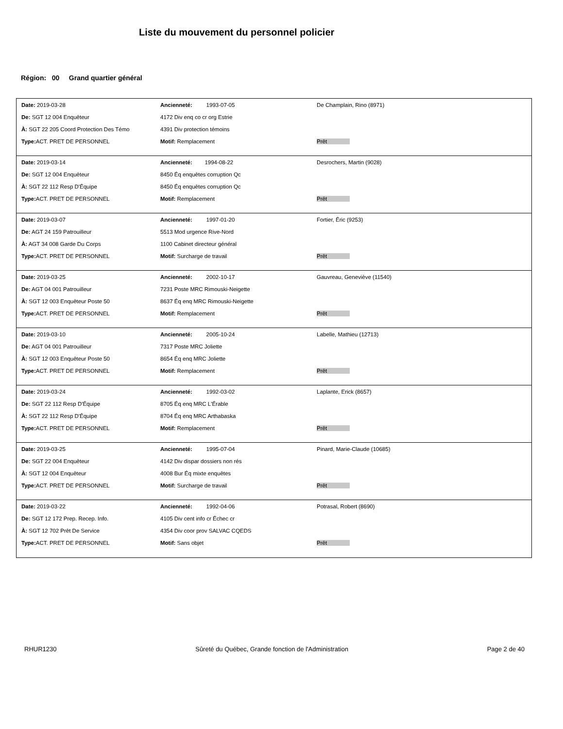Liste du mouvement du personnel policier
Région: 00 Grand quartier général
| Date: 2019-03-28 | Ancienneté: 1993-07-05 | De Champlain, Rino (8971) |
| De: SGT 12 004 Enquêteur | 4172 Div enq co cr org Estrie | |
| À: SGT 22 205 Coord Protection Des Témo | 4391 Div protection témoins | |
| Type: ACT. PRET DE PERSONNEL | Motif: Remplacement | Prêt |
| Date: 2019-03-14 | Ancienneté: 1994-08-22 | Desrochers, Martin (9028) |
| De: SGT 12 004 Enquêteur | 8450 Éq enquêtes corruption Qc | |
| À: SGT 22 112 Resp D'Équipe | 8450 Éq enquêtes corruption Qc | |
| Type: ACT. PRET DE PERSONNEL | Motif: Remplacement | Prêt |
| Date: 2019-03-07 | Ancienneté: 1997-01-20 | Fortier, Éric (9253) |
| De: AGT 24 159 Patrouilleur | 5513 Mod urgence Rive-Nord | |
| À: AGT 34 008 Garde Du Corps | 1100 Cabinet directeur général | |
| Type: ACT. PRET DE PERSONNEL | Motif: Surcharge de travail | Prêt |
| Date: 2019-03-25 | Ancienneté: 2002-10-17 | Gauvreau, Geneviève (11540) |
| De: AGT 04 001 Patrouilleur | 7231 Poste MRC Rimouski-Neigette | |
| À: SGT 12 003 Enquêteur Poste 50 | 8637 Éq enq MRC Rimouski-Neigette | |
| Type: ACT. PRET DE PERSONNEL | Motif: Remplacement | Prêt |
| Date: 2019-03-10 | Ancienneté: 2005-10-24 | Labelle, Mathieu (12713) |
| De: AGT 04 001 Patrouilleur | 7317 Poste MRC Joliette | |
| À: SGT 12 003 Enquêteur Poste 50 | 8654 Éq enq MRC Joliette | |
| Type: ACT. PRET DE PERSONNEL | Motif: Remplacement | Prêt |
| Date: 2019-03-24 | Ancienneté: 1992-03-02 | Laplante, Erick (8657) |
| De: SGT 22 112 Resp D'Équipe | 8705 Éq enq MRC L'Érable | |
| À: SGT 22 112 Resp D'Équipe | 8704 Éq enq MRC Arthabaska | |
| Type: ACT. PRET DE PERSONNEL | Motif: Remplacement | Prêt |
| Date: 2019-03-25 | Ancienneté: 1995-07-04 | Pinard, Marie-Claude (10685) |
| De: SGT 22 004 Enquêteur | 4142 Div dispar dossiers non rés | |
| À: SGT 12 004 Enquêteur | 4008 Bur Éq mixte enquêtes | |
| Type: ACT. PRET DE PERSONNEL | Motif: Surcharge de travail | Prêt |
| Date: 2019-03-22 | Ancienneté: 1992-04-06 | Potrasal, Robert (8690) |
| De: SGT 12 172 Prep. Recep. Info. | 4105 Div cent info cr Échec cr | |
| À: SGT 12 702 Prêt De Service | 4354 Div coor prov SALVAC CQEDS | |
| Type: ACT. PRET DE PERSONNEL | Motif: Sans objet | Prêt |
RHUR1230 Sûreté du Québec, Grande fonction de l'Administration Page 2 de 40